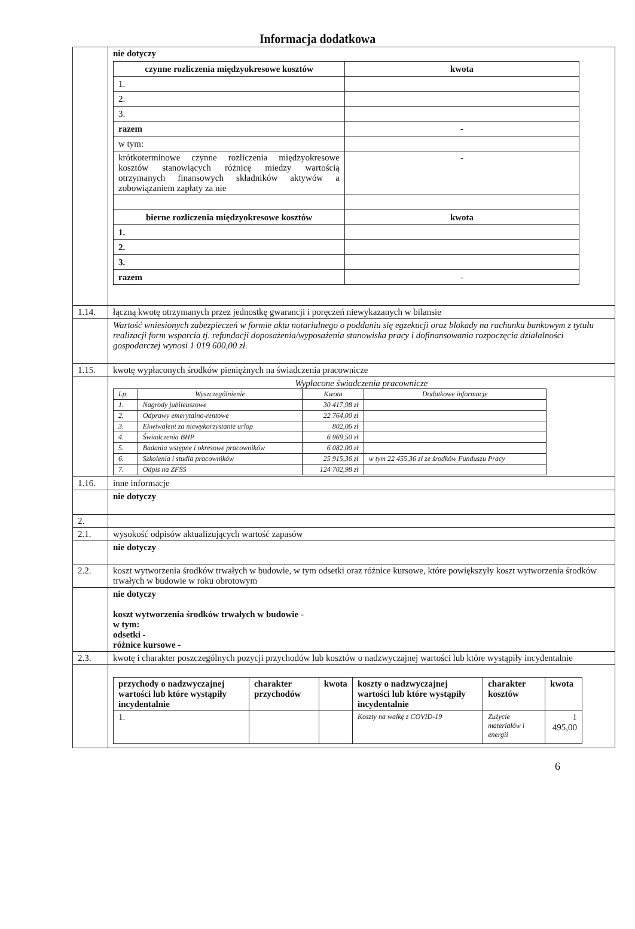Informacja dodatkowa
| | nie dotyczy / czynne rozliczenia międzyokresowe kosztów / kwota / / 1. / / / 2. / / / 3. / / / razem / - / / w tym: / / / krótkoterminowe czynne rozliczenia międzyokresowe kosztów stanowiących różnicę miedzy wartością otrzymanych finansowych składników aktywów a zobowiązaniem zapłaty za nie / - / / bierne rozliczenia międzyokresowe kosztów / kwota / / 1. / / / 2. / / / 3. / / / razem / - / |
| 1.14. | łączną kwotę otrzymanych przez jednostkę gwarancji i poręczeń niewykazanych w bilansie |
| | Wartość wniesionych zabezpieczeń w formie aktu notarialnego o poddaniu się egzekucji oraz blokady na rachunku bankowym z tytułu realizacji form wsparcia tj. refundacji doposażenia/wyposażenia stanowiska pracy i dofinansowania rozpoczęcia działalności gospodarczej wynosi 1 019 600,00 zł. |
| 1.15. | kwotę wypłaconych środków pieniężnych na świadczenia pracownicze |
| | Wypłacone świadczenia pracownicze / Lp. / Wyszczególnienie / Kwota / Dodatkowe informacje / / 1. / Nagrody jubileuszowe / 30 417,98 zł / / / 2. / Odprawy emerytalno-rentowe / 22 764,00 zł / / / 3. / Ekwiwalent za niewykorzystanie urlop / 802,06 zł / / / 4. / Świadczenia BHP / 6 969,50 zł / / / 5. / Badania wstępne i okresowe pracowników / 6 082,00 zł / / / 6. / Szkolenia i studia pracowników / 25 915,36 zł / w tym 22 455,36 zł ze środków Funduszu Pracy / / 7. / Odpis na ZFŚS / 124 702,98 zł / / |
| 1.16. | inne informacje |
| | nie dotyczy |
| 2. | |
| 2.1. | wysokość odpisów aktualizujących wartość zapasów |
| | nie dotyczy |
| 2.2. | koszt wytworzenia środków trwałych w budowie, w tym odsetki oraz różnice kursowe, które powiększyły koszt wytworzenia środków trwałych w budowie w roku obrotowym |
| | nie dotyczy koszt wytworzenia środków trwałych w budowie - w tym: odsetki - różnice kursowe - |
| 2.3. | kwotę i charakter poszczególnych pozycji przychodów lub kosztów o nadzwyczajnej wartości lub które wystąpiły incydentalnie |
| | / przychody o nadzwyczajnej wartości lub które wystąpiły incydentalnie / charakter przychodów / kwota / koszty o nadzwyczajnej wartości lub które wystąpiły incydentalnie / charakter kosztów / kwota / / 1. / / / Koszty na walkę z COVID-19 / Zużycie materiałów i energii / 1 495,00 / |
6